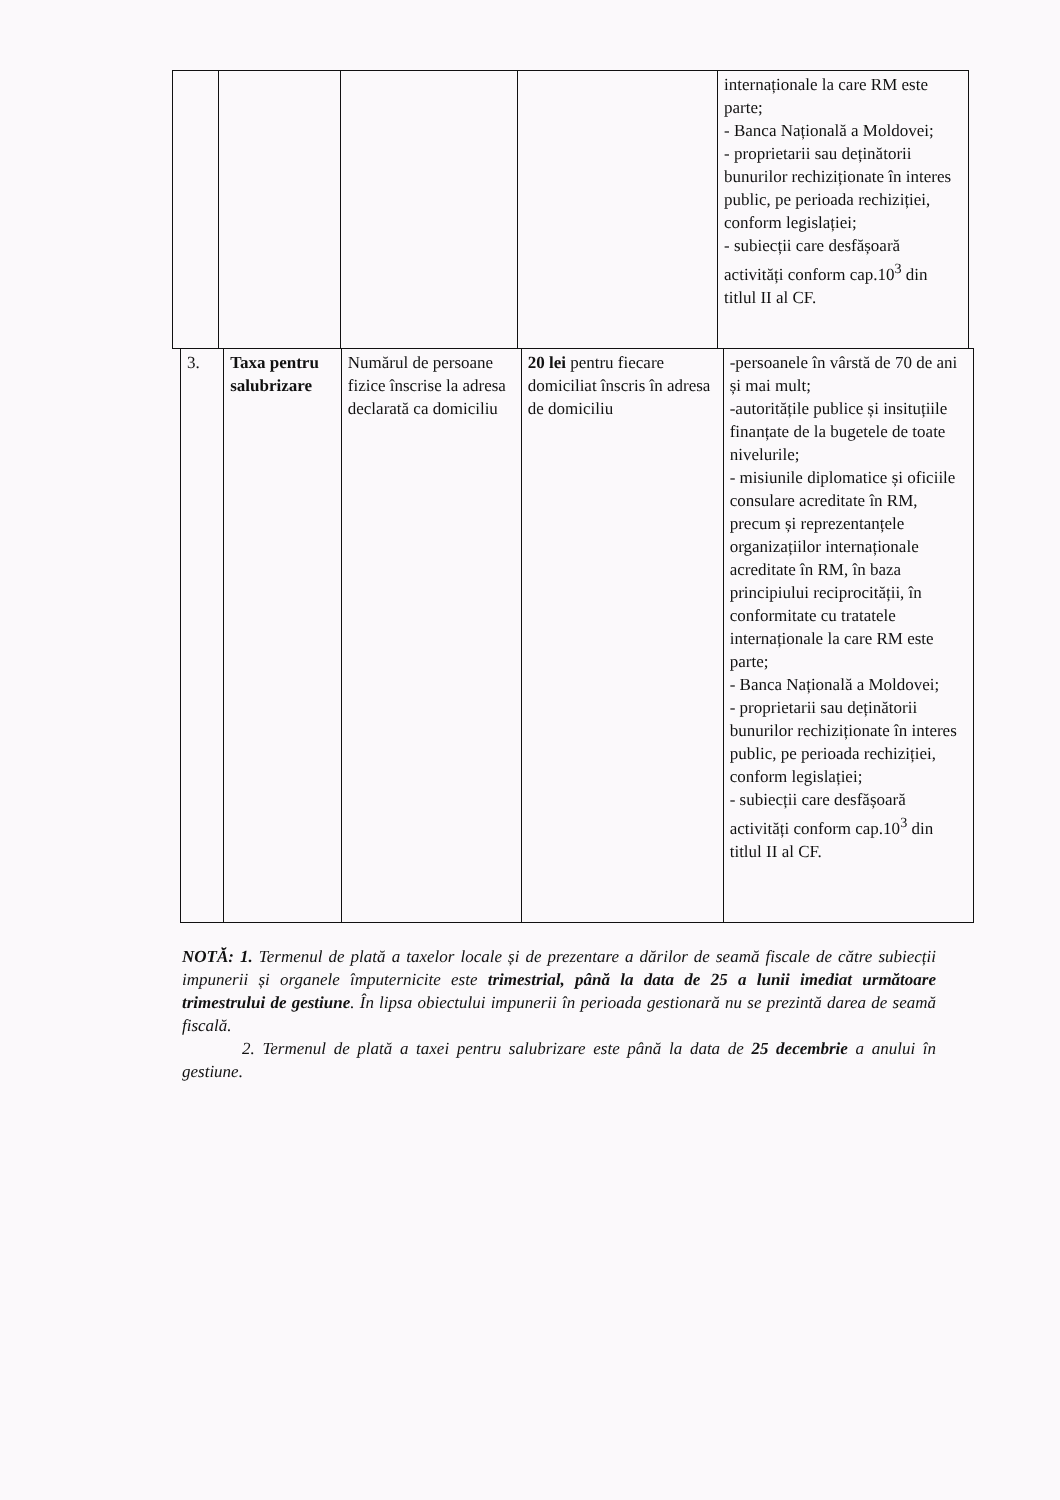| | | | | internaționale la care RM este parte; - Banca Națională a Moldovei; - proprietarii sau deținătorii bunurilor rechiziționate în interes public, pe perioada rechiziției, conform legislației; - subiecții care desfășoară activități conform cap.10<sup>3</sup> din titlul II al CF. |
| 3. | Taxa pentru salubrizare | Numărul de persoane fizice înscrise la adresa declarată ca domiciliu | 20 lei pentru fiecare domiciliat înscris în adresa de domiciliu | -persoanele în vârstă de 70 de ani și mai mult; -autoritățile publice și insituțiile finanțate de la bugetele de toate nivelurile; - misiunile diplomatice și oficiile consulare acreditate în RM, precum și reprezentanțele organizațiilor internaționale acreditate în RM, în baza principiului reciprocității, în conformitate cu tratatele internaționale la care RM este parte; - Banca Națională a Moldovei; - proprietarii sau deținătorii bunurilor rechiziționate în interes public, pe perioada rechiziției, conform legislației; - subiecții care desfășoară activități conform cap.10<sup>3</sup> din titlul II al CF. |
NOTĂ: 1. Termenul de plată a taxelor locale și de prezentare a dărilor de seamă fiscale de către subiecții impunerii și organele împuternicite este trimestrial, până la data de 25 a lunii imediat următoare trimestrului de gestiune. În lipsa obiectului impunerii în perioada gestionară nu se prezintă darea de seamă fiscală.
2. Termenul de plată a taxei pentru salubrizare este până la data de 25 decembrie a anului în gestiune.